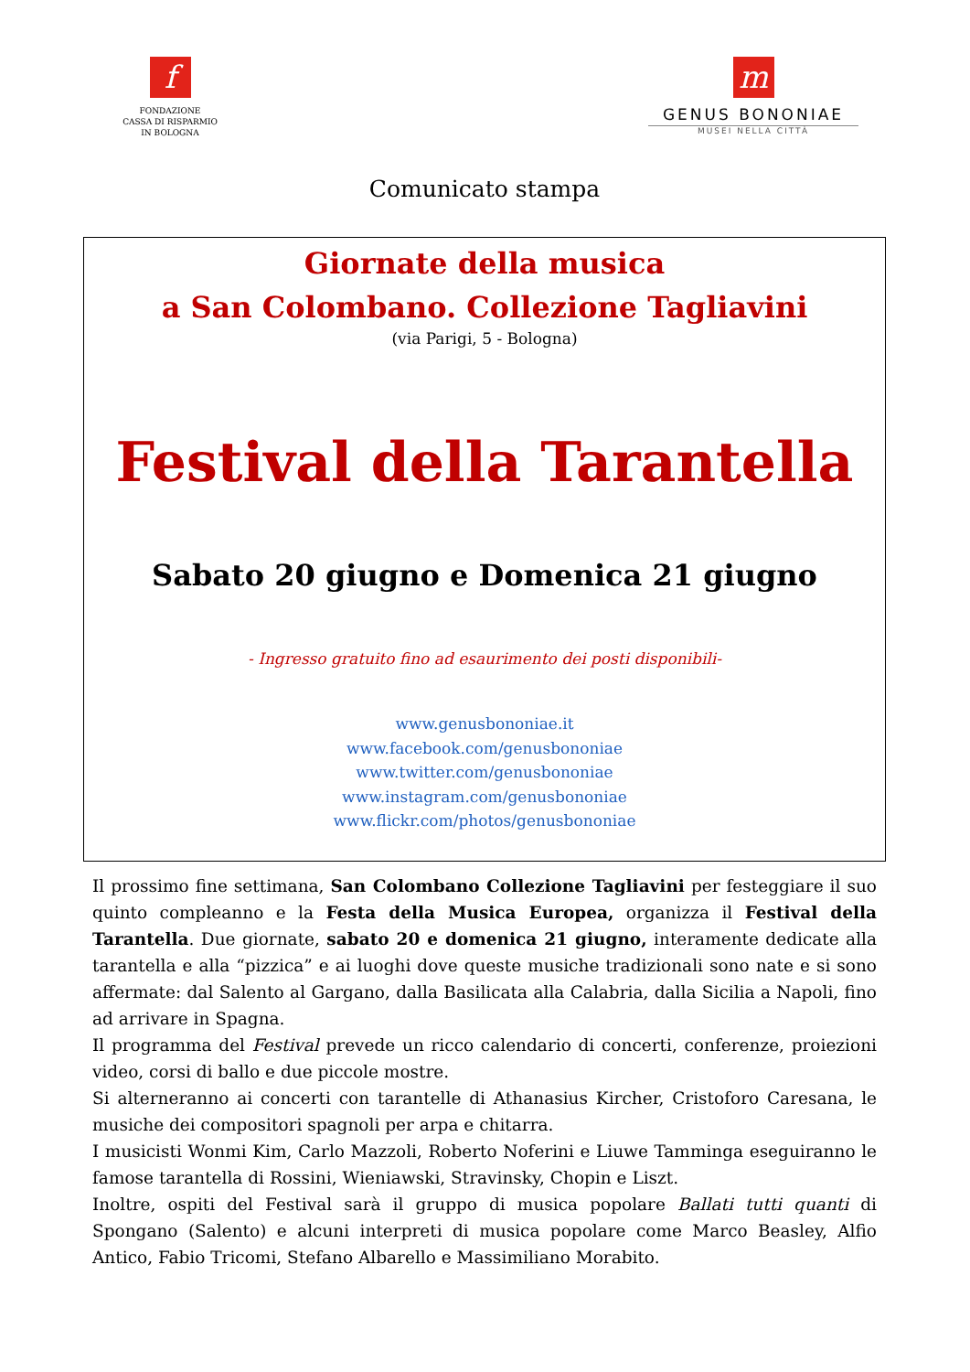f
FONDAZIONE
CASSA DI RISPARMIO
IN BOLOGNA
m
GENUS BONONIAE
MUSEI NELLA CITTÀ
Comunicato stampa
Giornate della musica
a San Colombano. Collezione Tagliavini
(via Parigi, 5 - Bologna)
Festival della Tarantella
Sabato 20 giugno e Domenica 21 giugno
- Ingresso gratuito fino ad esaurimento dei posti disponibili-
www.genusbononiae.it
www.facebook.com/genusbononiae
www.twitter.com/genusbononiae
www.instagram.com/genusbononiae
www.flickr.com/photos/genusbononiae
Il prossimo fine settimana, San Colombano Collezione Tagliavini per festeggiare il suo quinto compleanno e la Festa della Musica Europea, organizza il Festival della Tarantella. Due giornate, sabato 20 e domenica 21 giugno, interamente dedicate alla tarantella e alla “pizzica” e ai luoghi dove queste musiche tradizionali sono nate e si sono affermate: dal Salento al Gargano, dalla Basilicata alla Calabria, dalla Sicilia a Napoli, fino ad arrivare in Spagna.
Il programma del Festival prevede un ricco calendario di concerti, conferenze, proiezioni video, corsi di ballo e due piccole mostre.
Si alterneranno ai concerti con tarantelle di Athanasius Kircher, Cristoforo Caresana, le musiche dei compositori spagnoli per arpa e chitarra.
I musicisti Wonmi Kim, Carlo Mazzoli, Roberto Noferini e Liuwe Tamminga eseguiranno le famose tarantella di Rossini, Wieniawski, Stravinsky, Chopin e Liszt.
Inoltre, ospiti del Festival sarà il gruppo di musica popolare Ballati tutti quanti di Spongano (Salento) e alcuni interpreti di musica popolare come Marco Beasley, Alfio Antico, Fabio Tricomi, Stefano Albarello e Massimiliano Morabito.